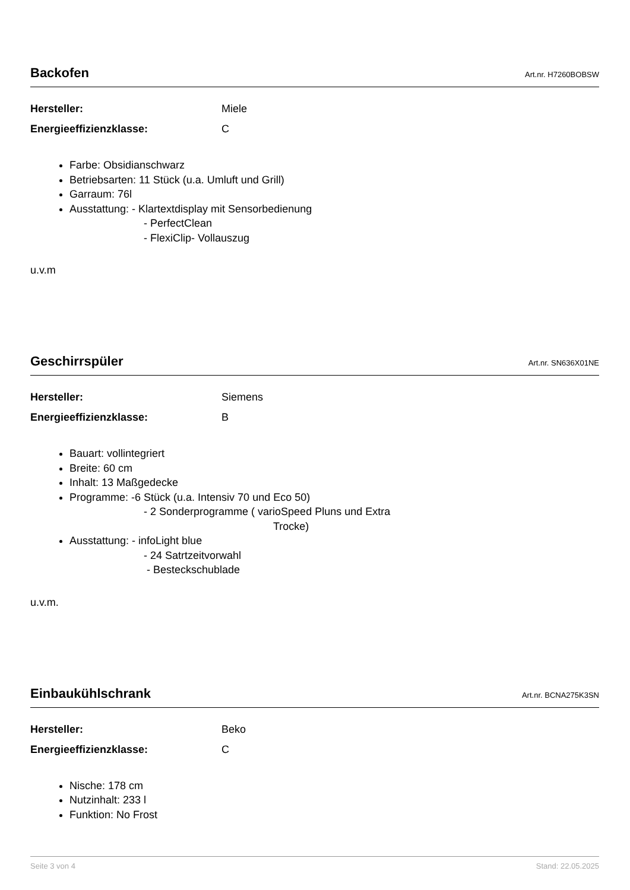Backofen
Art.nr. H7260BOBSW
Hersteller: Miele
Energieeffizienzklasse: C
Farbe: Obsidianschwarz
Betriebsarten: 11 Stück (u.a. Umluft und Grill)
Garraum: 76l
Ausstattung: - Klartextdisplay mit Sensorbedienung
- PerfectClean
- FlexiClip- Vollauszug
u.v.m
Geschirrspüler
Art.nr. SN636X01NE
Hersteller: Siemens
Energieeffizienzklasse: B
Bauart: vollintegriert
Breite: 60 cm
Inhalt: 13 Maßgedecke
Programme: -6 Stück (u.a. Intensiv 70 und Eco 50)
- 2 Sonderprogramme ( varioSpeed Pluns und Extra
Trocke)
Ausstattung: - infoLight blue
- 24 Satrtzeitvorwahl
- Besteckschublade
u.v.m.
Einbaukühlschrank
Art.nr. BCNA275K3SN
Hersteller: Beko
Energieeffizienzklasse: C
Nische: 178 cm
Nutzinhalt: 233 l
Funktion: No Frost
Seite 3 von 4 Stand: 22.05.2025